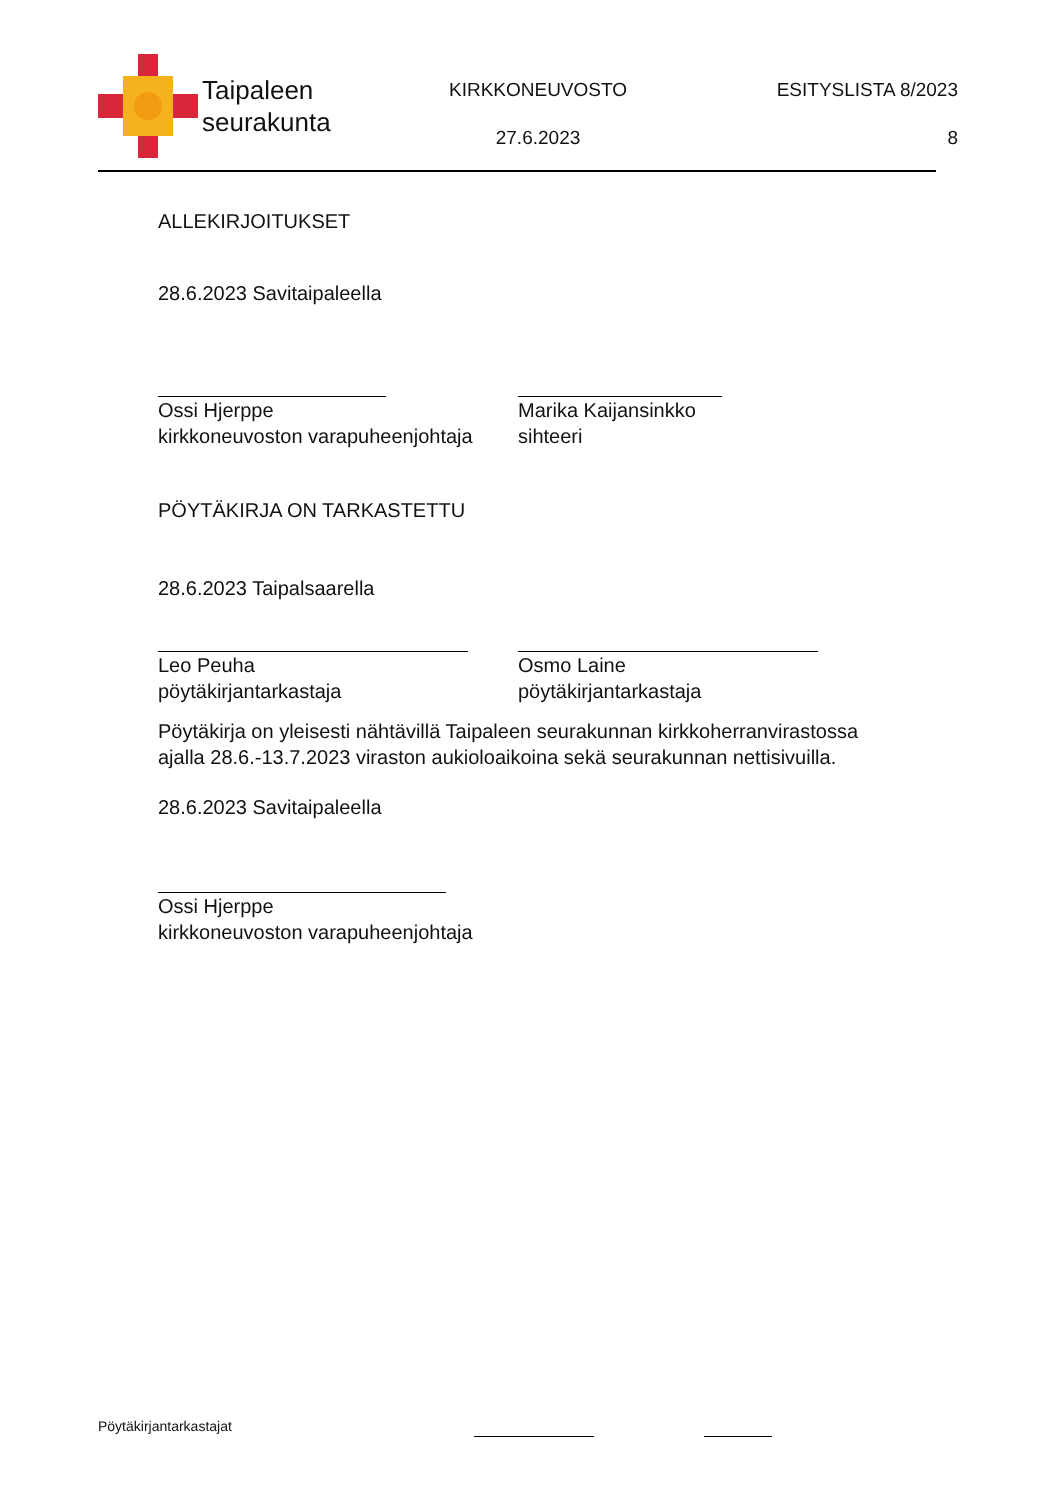Taipaleen
seurakunta
KIRKKONEUVOSTO
27.6.2023
ESITYSLISTA 8/2023
8
ALLEKIRJOITUKSET
28.6.2023 Savitaipaleella
Ossi Hjerppe
kirkkoneuvoston varapuheenjohtaja
Marika Kaijansinkko
sihteeri
PÖYTÄKIRJA ON TARKASTETTU
28.6.2023 Taipalsaarella
Leo Peuha
pöytäkirjantarkastaja
Osmo Laine
pöytäkirjantarkastaja
Pöytäkirja on yleisesti nähtävillä Taipaleen seurakunnan kirkkoherranvirastossa ajalla 28.6.-13.7.2023 viraston aukioloaikoina sekä seurakunnan nettisivuilla.
28.6.2023 Savitaipaleella
Ossi Hjerppe
kirkkoneuvoston varapuheenjohtaja
Pöytäkirjantarkastajat